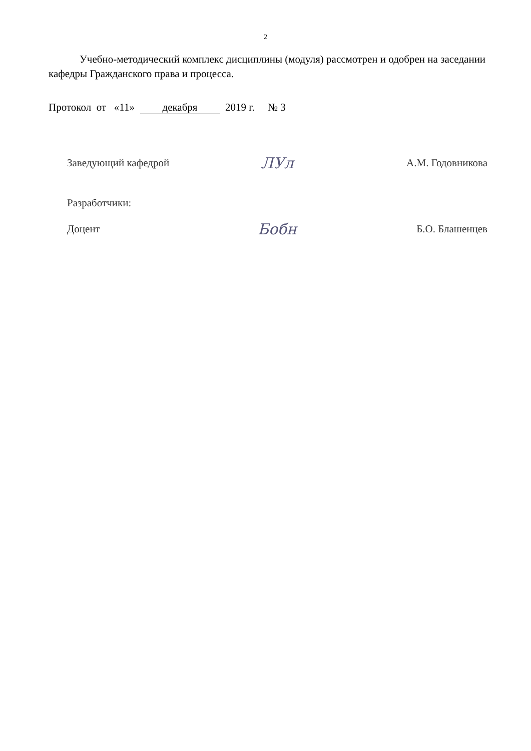2
Учебно-методический комплекс дисциплины (модуля) рассмотрен и одобрен на заседании кафедры Гражданского права и процесса.
Протокол от «11» декабря 2019 г. № 3
Заведующий кафедрой
ЛУл
А.М. Годовникова
Разработчики:
Доцент
Бобн
Б.О. Блашенцев